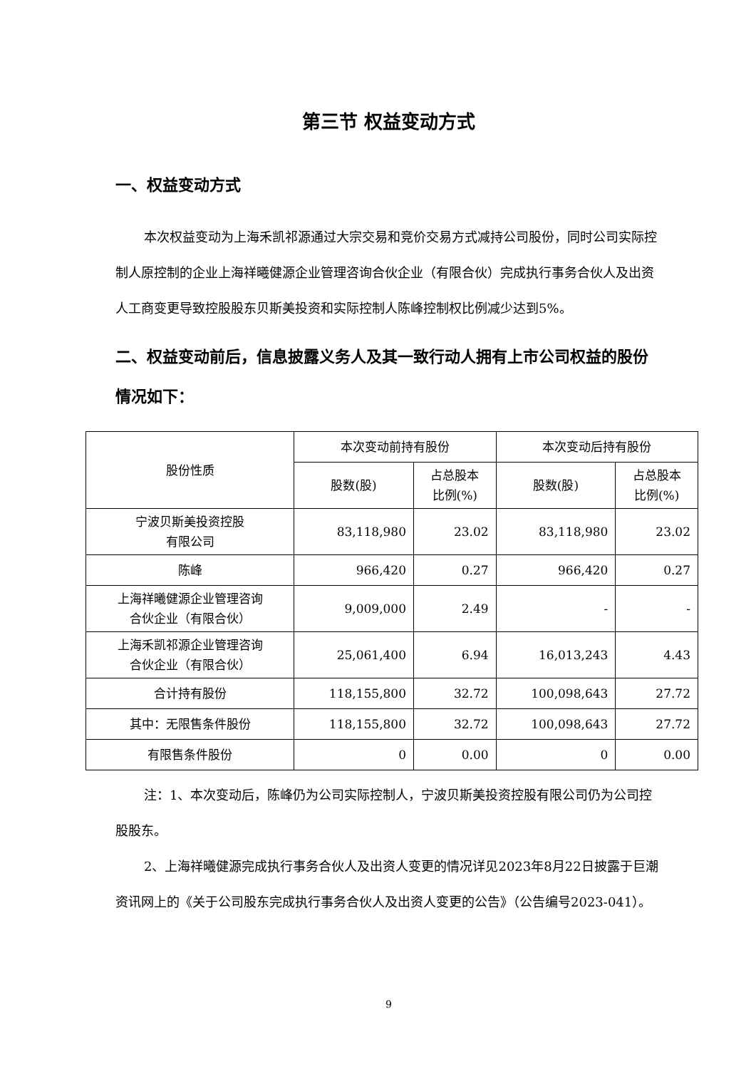第三节 权益变动方式
一、权益变动方式
本次权益变动为上海禾凯祁源通过大宗交易和竞价交易方式减持公司股份，同时公司实际控制人原控制的企业上海祥曦健源企业管理咨询合伙企业（有限合伙）完成执行事务合伙人及出资人工商变更导致控股股东贝斯美投资和实际控制人陈峰控制权比例减少达到5%。
二、权益变动前后，信息披露义务人及其一致行动人拥有上市公司权益的股份情况如下：
| 股份性质 | 本次变动前持有股份 | | 本次变动后持有股份 | |
| --- | --- | --- | --- | --- |
| | 股数(股) | 占总股本 比例(%) | 股数(股) | 占总股本 比例(%) |
| 宁波贝斯美投资控股 有限公司 | 83,118,980 | 23.02 | 83,118,980 | 23.02 |
| 陈峰 | 966,420 | 0.27 | 966,420 | 0.27 |
| 上海祥曦健源企业管理咨询 合伙企业（有限合伙） | 9,009,000 | 2.49 | - | - |
| 上海禾凯祁源企业管理咨询 合伙企业（有限合伙） | 25,061,400 | 6.94 | 16,013,243 | 4.43 |
| 合计持有股份 | 118,155,800 | 32.72 | 100,098,643 | 27.72 |
| 其中：无限售条件股份 | 118,155,800 | 32.72 | 100,098,643 | 27.72 |
| 有限售条件股份 | 0 | 0.00 | 0 | 0.00 |
注：1、本次变动后，陈峰仍为公司实际控制人，宁波贝斯美投资控股有限公司仍为公司控股股东。
2、上海祥曦健源完成执行事务合伙人及出资人变更的情况详见2023年8月22日披露于巨潮资讯网上的《关于公司股东完成执行事务合伙人及出资人变更的公告》（公告编号2023-041）。
9